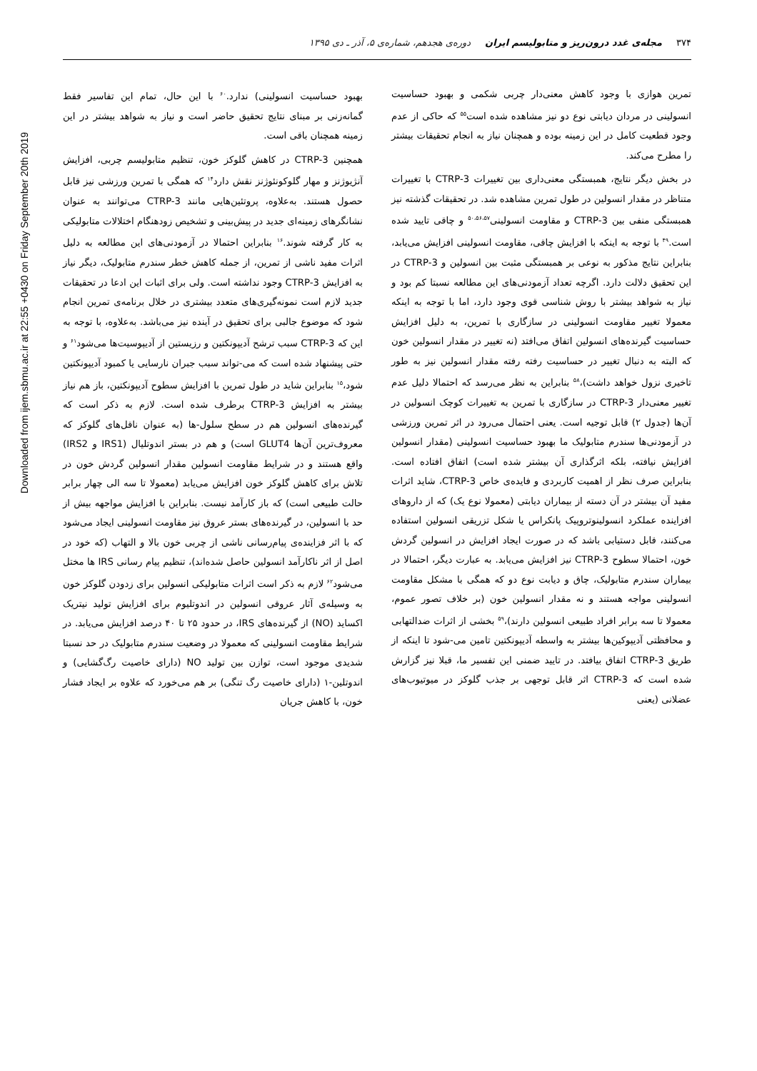Downloaded from ijem.sbmu.ac.ir at 22:55 +0430 on Friday September 20th 2019
۳۷۴ مجله‌ی غدد درون‌ریز و متابولیسم ایران دوره‌ی هجدهم، شماره‌ی ۵، آذر ـ دی ۱۳۹۵
تمرین هوازی با وجود کاهش معنی‌دار چربی شکمی و بهبود حساسیت انسولینی در مردان دیابتی نوع دو نیز مشاهده شده است<sup>۵۵</sup> که حاکی از عدم وجود قطعیت کامل در این زمینه بوده و همچنان نیاز به انجام تحقیقات بیشتر را مطرح می‌کند.
در بخش دیگر نتایج، همبستگی معنی‌داری بین تغییرات CTRP-3 با تغییرات متناظر در مقدار انسولین در طول تمرین مشاهده شد. در تحقیقات گذشته نیز همبستگی منفی بین CTRP-3 و مقاومت انسولینی<sup>۵۰،۵۶،۵۷</sup> و چاقی تایید شده است.<sup>۴۹</sup> با توجه به اینکه با افزایش چاقی، مقاومت انسولینی افزایش می‌یابد، بنابراین نتایج مذکور به نوعی بر همبستگی مثبت بین انسولین و CTRP-3 در این تحقیق دلالت دارد. اگرچه تعداد آزمودنی‌های این مطالعه نسبتا کم بود و نیاز به شواهد بیشتر با روش شناسی قوی وجود دارد، اما با توجه به اینکه معمولا تغییر مقاومت انسولینی در سازگاری با تمرین، به دلیل افزایش حساسیت گیرنده‌های انسولین اتفاق می‌افتد (نه تغییر در مقدار انسولین خون که البته به دنبال تغییر در حساسیت رفته رفته مقدار انسولین نیز به طور تاخیری نزول خواهد داشت)،<sup>۵۸</sup> بنابراین به نظر می‌رسد که احتمالا دلیل عدم تغییر معنی‌دار CTRP-3 در سازگاری با تمرین به تغییرات کوچک انسولین در آن‌ها (جدول ۲) قابل توجیه است. یعنی احتمال می‌رود در اثر تمرین ورزشی در آزمودنی‌ها سندرم متابولیک ما بهبود حساسیت انسولینی (مقدار انسولین افزایش نیافته، بلکه اثرگذاری آن بیشتر شده است) اتفاق افتاده است. بنابراین صرف نظر از اهمیت کاربردی و فایده‌ی خاص CTRP-3، شاید اثرات مفید آن بیشتر در آن دسته از بیماران دیابتی (معمولا نوع یک) که از داروهای افزاینده عملکرد انسولینوتروپیک پانکراس یا شکل تزریقی انسولین استفاده می‌کنند، قابل دستیابی باشد که در صورت ایجاد افزایش در انسولین گردش خون، احتمالا سطوح CTRP-3 نیز افزایش می‌یابد. به عبارت دیگر، احتمالا در بیماران سندرم متابولیک، چاق و دیابت نوع دو که همگی با مشکل مقاومت انسولینی مواجه هستند و نه مقدار انسولین خون (بر خلاف تصور عموم، معمولا تا سه برابر افراد طبیعی انسولین دارند)،<sup>۵۹</sup> بخشی از اثرات ضدالتهابی و محافظتی آدیپوکین‌ها بیشتر به واسطه آدیپونکتین تامین می-شود تا اینکه از طریق CTRP-3 اتفاق بیافتد. در تایید ضمنی این تفسیر ما، قبلا نیز گزارش شده است که CTRP-3 اثر قابل توجهی بر جذب گلوکز در میوتیوب‌های عضلانی (یعنی
بهبود حساسیت انسولینی) ندارد.<sup>۶۰</sup> با این حال، تمام این تفاسیر فقط گمانه‌زنی بر مبنای نتایج تحقیق حاضر است و نیاز به شواهد بیشتر در این زمینه همچنان باقی است.
همچنین CTRP-3 در کاهش گلوکز خون، تنظیم متابولیسم چربی، افزایش آنژیوژنز و مهار گلوکونئوژنز نقش دارد<sup>۱۴</sup> که همگی با تمرین ورزشی نیز قابل حصول هستند. به‌علاوه، پروتئین‌هایی مانند CTRP-3 می‌توانند به عنوان نشانگرهای زمینه‌ای جدید در پیش‌بینی و تشخیص زودهنگام اختلالات متابولیکی به کار گرفته شوند.<sup>۱۶</sup> بنابراین احتمالا در آزمودنی‌های این مطالعه به دلیل اثرات مفید ناشی از تمرین، از جمله کاهش خطر سندرم متابولیک، دیگر نیاز به افزایش CTRP-3 وجود نداشته است. ولی برای اثبات این ادعا در تحقیقات جدید لازم است نمونه‌گیری‌های متعدد بیشتری در خلال برنامه‌ی تمرین انجام شود که موضوع جالبی برای تحقیق در آینده نیز می‌باشد. به‌علاوه، با توجه به این که CTRP-3 سبب ترشح آدیپونکتین و رزیستین از آدیپوسیت‌ها می‌شود<sup>۶۱</sup> و حتی پیشنهاد شده است که می-تواند سبب جبران نارسایی یا کمبود آدیپونکتین شود،<sup>۱۵</sup> بنابراین شاید در طول تمرین با افزایش سطوح آدیپونکتین، باز هم نیاز بیشتر به افزایش CTRP-3 برطرف شده است. لازم به ذکر است که گیرنده‌های انسولین هم در سطح سلول-ها (به عنوان ناقل‌های گلوکز که معروف‌ترین آن‌ها GLUT4 است) و هم در بستر اندوتلیال (IRS1 و IRS2) واقع هستند و در شرایط مقاومت انسولین مقدار انسولین گردش خون در تلاش برای کاهش گلوکز خون افزایش می‌یابد (معمولا تا سه الی چهار برابر حالت طبیعی است) که باز کارآمد نیست. بنابراین با افزایش مواجهه بیش از حد با انسولین، در گیرنده‌های بستر عروق نیز مقاومت انسولینی ایجاد می‌شود که با اثر فزاینده‌ی پیام‌رسانی ناشی از چربی خون بالا و التهاب (که خود در اصل از اثر ناکارآمد انسولین حاصل شده‌اند)، تنظیم پیام رسانی IRS ها مختل می‌شود<sup>۶۲</sup> لازم به ذکر است اثرات متابولیکی انسولین برای زدودن گلوکز خون به وسیله‌ی آثار عروقی انسولین در اندوتلیوم برای افزایش تولید نیتریک اکساید (NO) از گیرنده‌های IRS، در حدود ۲۵ تا ۴۰ درصد افزایش می‌یابد. در شرایط مقاومت انسولینی که معمولا در وضعیت سندرم متابولیک در حد نسبتا شدیدی موجود است، توازن بین تولید NO (دارای خاصیت رگ‌گشایی) و اندوتلین-۱ (دارای خاصیت رگ تنگی) بر هم می‌خورد که علاوه بر ایجاد فشار خون، با کاهش جریان